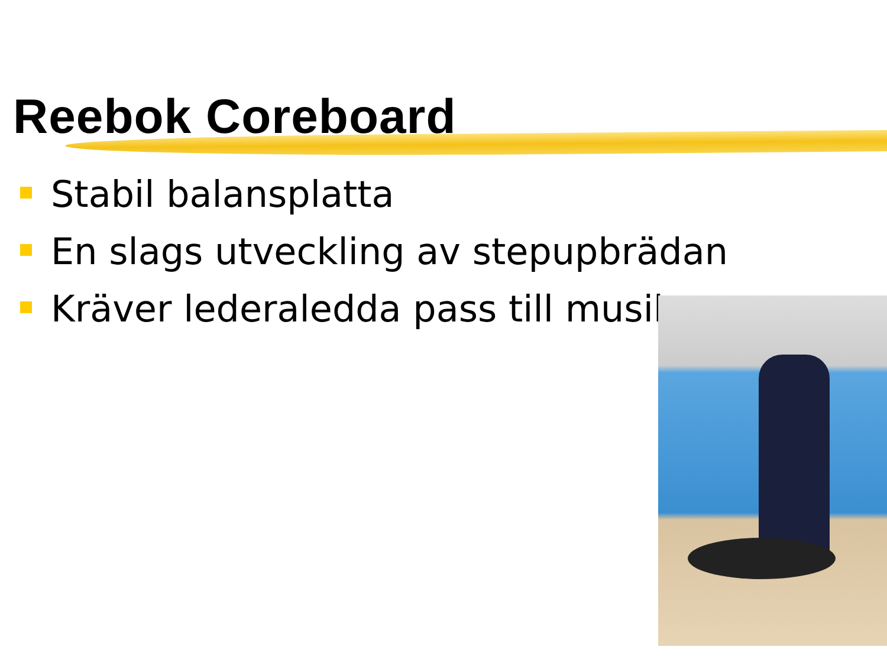Reebok Coreboard
Stabil balansplatta
En slags utveckling av stepupbrädan
Kräver lederaledda pass till musik